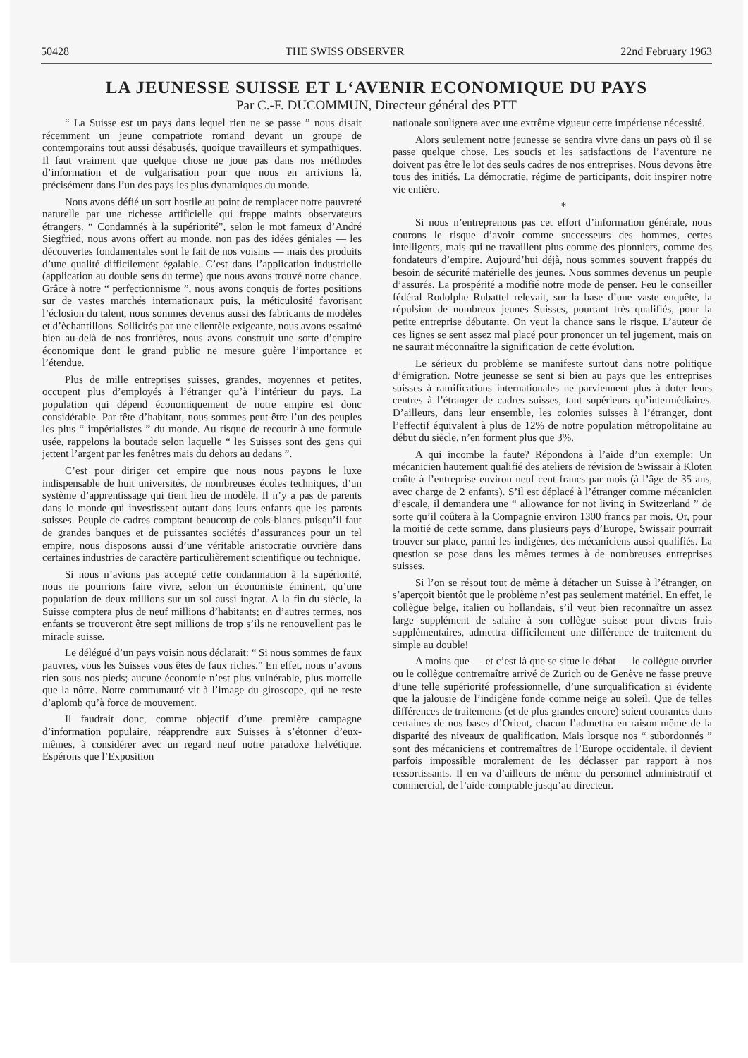50428 THE SWISS OBSERVER 22nd February 1963
LA JEUNESSE SUISSE ET L‘AVENIR ECONOMIQUE DU PAYS
Par C.-F. DUCOMMUN, Directeur général des PTT
“ La Suisse est un pays dans lequel rien ne se passe ” nous disait récemment un jeune compatriote romand devant un groupe de contemporains tout aussi désabusés, quoique travailleurs et sympathiques. Il faut vraiment que quelque chose ne joue pas dans nos méthodes d’information et de vulgarisation pour que nous en arrivions là, précisément dans l’un des pays les plus dynamiques du monde.
Nous avons défié un sort hostile au point de remplacer notre pauvreté naturelle par une richesse artificielle qui frappe maints observateurs étrangers. “ Condamnés à la supériorité”, selon le mot fameux d’André Siegfried, nous avons offert au monde, non pas des idées géniales — les découvertes fondamentales sont le fait de nos voisins — mais des produits d’une qualité difficilement égalable. C’est dans l’application industrielle (application au double sens du terme) que nous avons trouvé notre chance. Grâce à notre “ perfectionnisme ”, nous avons conquis de fortes positions sur de vastes marchés internationaux puis, la méticulosité favorisant l’éclosion du talent, nous sommes devenus aussi des fabricants de modèles et d’èchantillons. Sollicités par une clientèle exigeante, nous avons essaimé bien au-delà de nos frontières, nous avons construit une sorte d’empire économique dont le grand public ne mesure guère l’importance et l’étendue.
Plus de mille entreprises suisses, grandes, moyennes et petites, occupent plus d’employés à l’étranger qu’à l’intérieur du pays. La population qui dépend économiquement de notre empire est donc considérable. Par tête d’habitant, nous sommes peut-être l’un des peuples les plus “ impérialistes ” du monde. Au risque de recourir à une formule usée, rappelons la boutade selon laquelle “ les Suisses sont des gens qui jettent l’argent par les fenêtres mais du dehors au dedans ”.
C’est pour diriger cet empire que nous nous payons le luxe indispensable de huit universités, de nombreuses écoles techniques, d’un système d’apprentissage qui tient lieu de modèle. Il n’y a pas de parents dans le monde qui investissent autant dans leurs enfants que les parents suisses. Peuple de cadres comptant beaucoup de cols-blancs puisqu’il faut de grandes banques et de puissantes sociétés d’assurances pour un tel empire, nous disposons aussi d’une véritable aristocratie ouvrière dans certaines industries de caractère particulièrement scientifique ou technique.
Si nous n’avions pas accepté cette condamnation à la supériorité, nous ne pourrions faire vivre, selon un économiste éminent, qu’une population de deux millions sur un sol aussi ingrat. A la fin du siècle, la Suisse comptera plus de neuf millions d’habitants; en d’autres termes, nos enfants se trouveront être sept millions de trop s’ils ne renouvellent pas le miracle suisse.
Le délégué d’un pays voisin nous déclarait: “ Si nous sommes de faux pauvres, vous les Suisses vous êtes de faux riches.” En effet, nous n’avons rien sous nos pieds; aucune économie n’est plus vulnérable, plus mortelle que la nôtre. Notre communauté vit à l’image du giroscope, qui ne reste d’aplomb qu’à force de mouvement.
Il faudrait donc, comme objectif d’une première campagne d’information populaire, réapprendre aux Suisses à s’étonner d’eux-mêmes, à considérer avec un regard neuf notre paradoxe helvétique. Espérons que l’Exposition
nationale soulignera avec une extrême vigueur cette impérieuse nécessité.
Alors seulement notre jeunesse se sentira vivre dans un pays où il se passe quelque chose. Les soucis et les satisfactions de l’aventure ne doivent pas être le lot des seuls cadres de nos entreprises. Nous devons être tous des initiés. La démocratie, régime de participants, doit inspirer notre vie entière.
*
Si nous n’entreprenons pas cet effort d’information générale, nous courons le risque d’avoir comme successeurs des hommes, certes intelligents, mais qui ne travaillent plus comme des pionniers, comme des fondateurs d’empire. Aujourd’hui déjà, nous sommes souvent frappés du besoin de sécurité matérielle des jeunes. Nous sommes devenus un peuple d’assurés. La prospérité a modifié notre mode de penser. Feu le conseiller fédéral Rodolphe Rubattel relevait, sur la base d’une vaste enquête, la répulsion de nombreux jeunes Suisses, pourtant très qualifiés, pour la petite entreprise débutante. On veut la chance sans le risque. L’auteur de ces lignes se sent assez mal placé pour prononcer un tel jugement, mais on ne saurait méconnaître la signification de cette évolution.
Le sérieux du problème se manifeste surtout dans notre politique d’émigration. Notre jeunesse se sent si bien au pays que les entreprises suisses à ramifications internationales ne parviennent plus à doter leurs centres à l’étranger de cadres suisses, tant supérieurs qu’intermédiaires. D’ailleurs, dans leur ensemble, les colonies suisses à l’étranger, dont l’effectif équivalent à plus de 12% de notre population métropolitaine au début du siècle, n’en forment plus que 3%.
A qui incombe la faute? Répondons à l’aide d’un exemple: Un mécanicien hautement qualifié des ateliers de révision de Swissair à Kloten coûte à l’entreprise environ neuf cent francs par mois (à l’âge de 35 ans, avec charge de 2 enfants). S’il est déplacé à l’étranger comme mécanicien d’escale, il demandera une “ allowance for not living in Switzerland ” de sorte qu’il coûtera à la Compagnie environ 1300 francs par mois. Or, pour la moitié de cette somme, dans plusieurs pays d’Europe, Swissair pourrait trouver sur place, parmi les indigènes, des mécaniciens aussi qualifiés. La question se pose dans les mêmes termes à de nombreuses entreprises suisses.
Si l’on se résout tout de même à détacher un Suisse à l’étranger, on s’aperçoit bientôt que le problème n’est pas seulement matériel. En effet, le collègue belge, italien ou hollandais, s’il veut bien reconnaître un assez large supplément de salaire à son collègue suisse pour divers frais supplémentaires, admettra difficilement une différence de traitement du simple au double!
A moins que — et c’est là que se situe le débat — le collègue ouvrier ou le collègue contremaître arrivé de Zurich ou de Genève ne fasse preuve d’une telle supériorité professionnelle, d’une surqualification si évidente que la jalousie de l’indigène fonde comme neige au soleil. Que de telles différences de traitements (et de plus grandes encore) soient courantes dans certaines de nos bases d’Orient, chacun l’admettra en raison même de la disparité des niveaux de qualification. Mais lorsque nos “ subordonnés ” sont des mécaniciens et contremaîtres de l’Europe occidentale, il devient parfois impossible moralement de les déclasser par rapport à nos ressortissants. Il en va d’ailleurs de même du personnel administratif et commercial, de l’aide-comptable jusqu’au directeur.